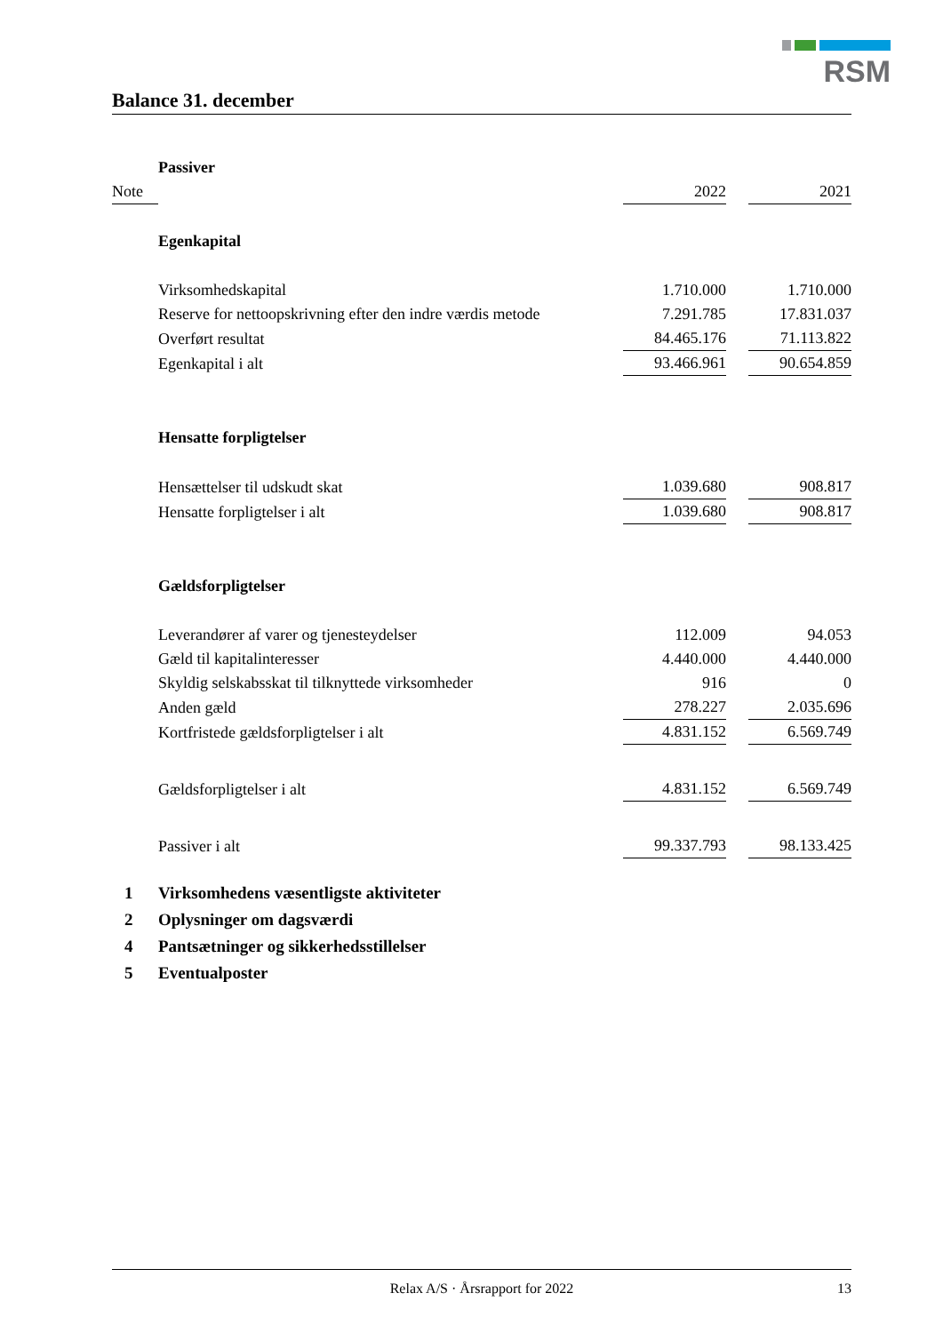RSM
Balance 31. december
| | Passiver | | | |
| Note | | 2022 | | 2021 |
| | Egenkapital | | | |
| | Virksomhedskapital | 1.710.000 | | 1.710.000 |
| | Reserve for nettoopskrivning efter den indre værdis metode | 7.291.785 | | 17.831.037 |
| | Overført resultat | 84.465.176 | | 71.113.822 |
| | Egenkapital i alt | 93.466.961 | | 90.654.859 |
| | Hensatte forpligtelser | | | |
| | Hensættelser til udskudt skat | 1.039.680 | | 908.817 |
| | Hensatte forpligtelser i alt | 1.039.680 | | 908.817 |
| | Gældsforpligtelser | | | |
| | Leverandører af varer og tjenesteydelser | 112.009 | | 94.053 |
| | Gæld til kapitalinteresser | 4.440.000 | | 4.440.000 |
| | Skyldig selskabsskat til tilknyttede virksomheder | 916 | | 0 |
| | Anden gæld | 278.227 | | 2.035.696 |
| | Kortfristede gældsforpligtelser i alt | 4.831.152 | | 6.569.749 |
| | Gældsforpligtelser i alt | 4.831.152 | | 6.569.749 |
| | Passiver i alt | 99.337.793 | | 98.133.425 |
1 Virksomhedens væsentligste aktiviteter
2 Oplysninger om dagsværdi
4 Pantsætninger og sikkerhedsstillelser
5 Eventualposter
Relax A/S · Årsrapport for 2022 13